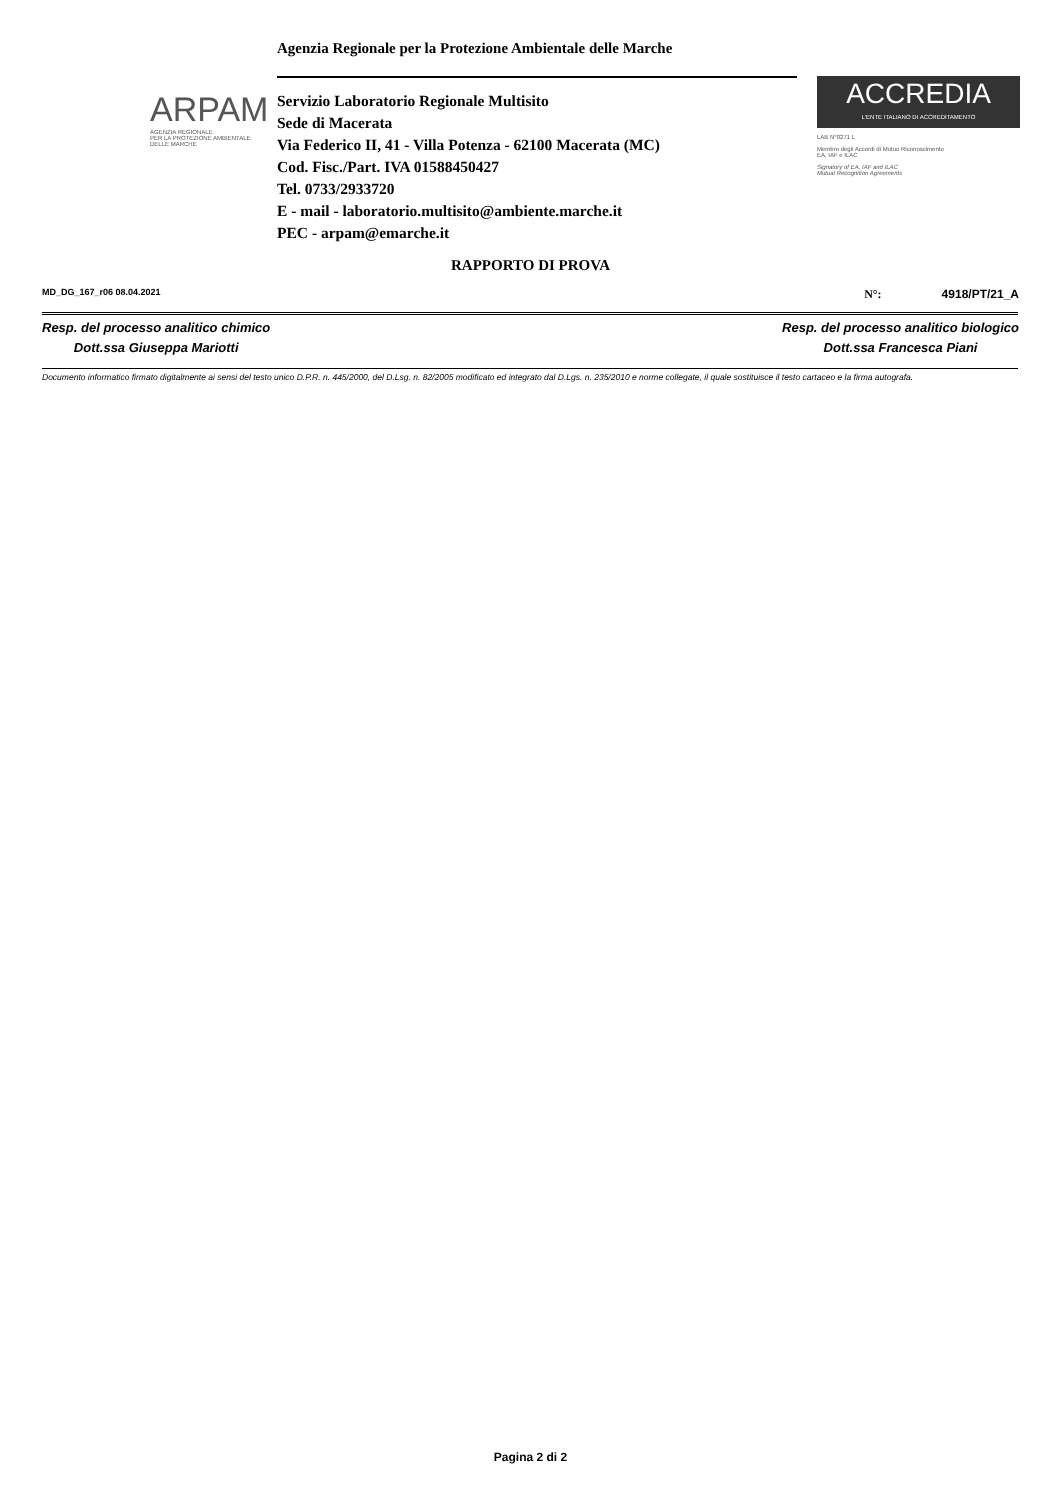Agenzia Regionale per la Protezione Ambientale delle Marche
ARPAM
AGENZIA REGIONALE
PER LA PROTEZIONE AMBIENTALE
DELLE MARCHE
Servizio Laboratorio Regionale Multisito
Sede di Macerata
Via Federico II, 41 - Villa Potenza - 62100 Macerata (MC)
Cod. Fisc./Part. IVA 01588450427
Tel. 0733/2933720
E - mail - laboratorio.multisito@ambiente.marche.it
PEC - arpam@emarche.it
ACCREDIA
L'ENTE ITALIANO DI ACCREDITAMENTO
LAB N°0271 L
Membro degli Accordi di Mutuo Riconoscimento
EA, IAF e ILAC
Signatory of EA, IAF and ILAC
Mutual Recognition Agreements
RAPPORTO DI PROVA
MD_DG_167_r06 08.04.2021 N°: 4918/PT/21_A
Resp. del processo analitico chimico
Dott.ssa Giuseppa Mariotti
Resp. del processo analitico biologico
Dott.ssa Francesca Piani
Documento informatico firmato digitalmente ai sensi del testo unico D.P.R. n. 445/2000, del D.Lsg. n. 82/2005 modificato ed integrato dal D.Lgs. n. 235/2010 e norme collegate, il quale sostituisce il testo cartaceo e la firma autografa.
Pagina 2 di 2